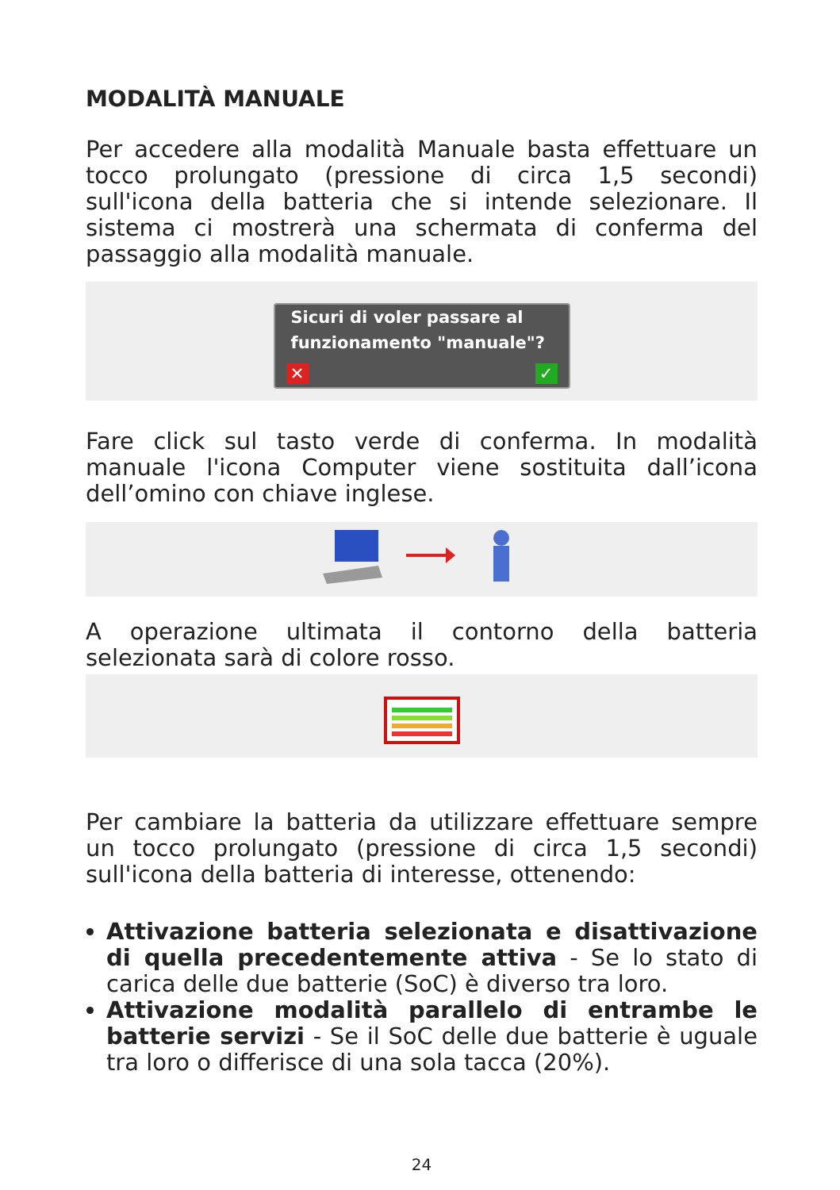MODALITÀ MANUALE
Per accedere alla modalità Manuale basta effettuare un tocco prolungato (pressione di circa 1,5 secondi) sull'icona della batteria che si intende selezionare. Il sistema ci mostrerà una schermata di conferma del passaggio alla modalità manuale.
Sicuri di voler passare al funzionamento "manuale"?
✕ ✓
Fare click sul tasto verde di conferma. In modalità manuale l'icona Computer viene sostituita dall’icona dell’omino con chiave inglese.
A operazione ultimata il contorno della batteria selezionata sarà di colore rosso.
Per cambiare la batteria da utilizzare effettuare sempre un tocco prolungato (pressione di circa 1,5 secondi) sull'icona della batteria di interesse, ottenendo:
Attivazione batteria selezionata e disattivazione di quella precedentemente attiva - Se lo stato di carica delle due batterie (SoC) è diverso tra loro.
Attivazione modalità parallelo di entrambe le batterie servizi - Se il SoC delle due batterie è uguale tra loro o differisce di una sola tacca (20%).
24